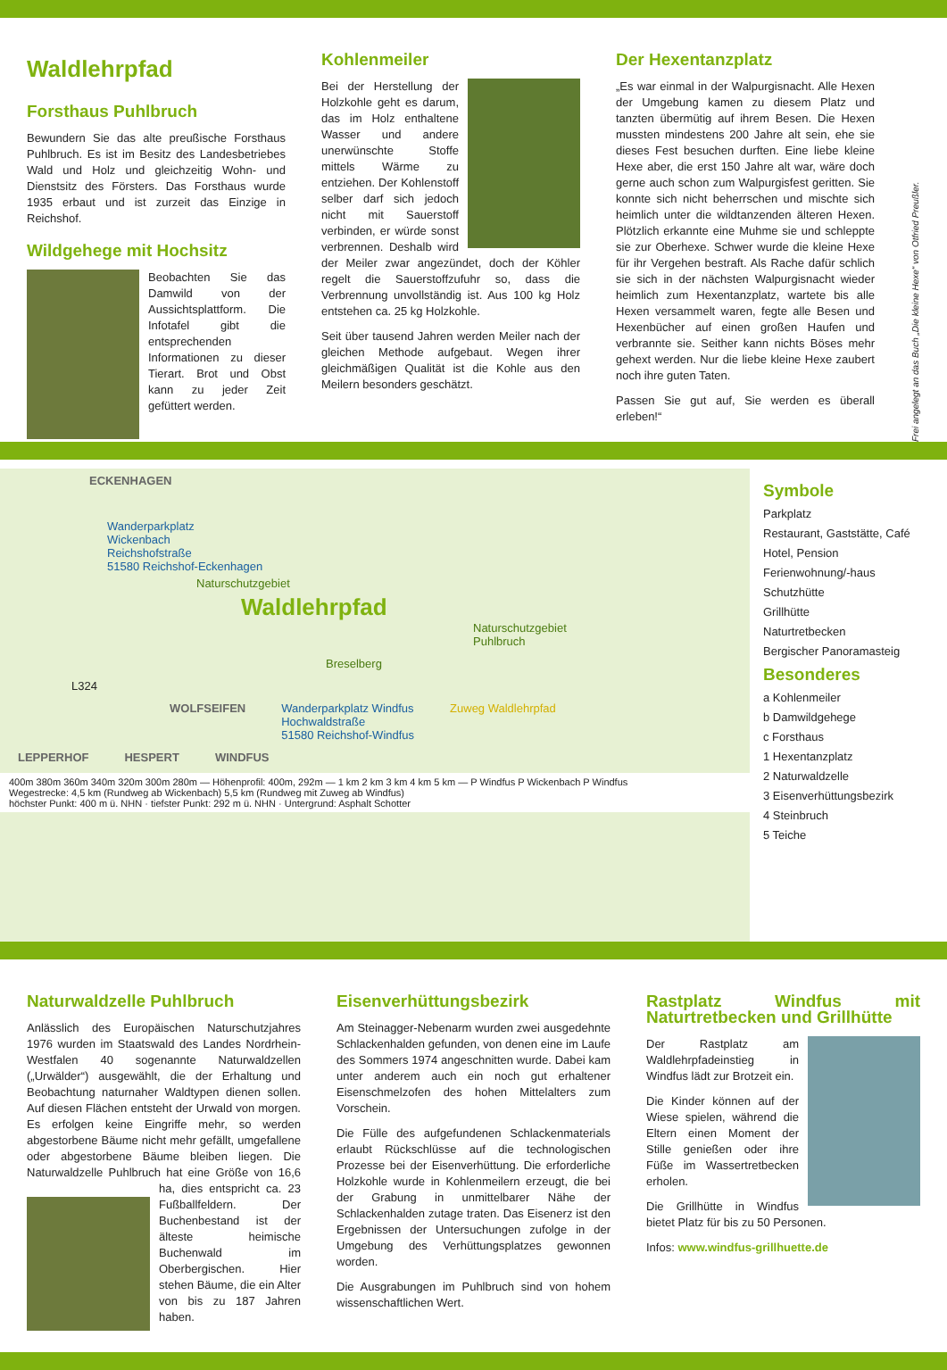Waldlehrpfad
Forsthaus Puhlbruch
Bewundern Sie das alte preußische Forsthaus Puhlbruch. Es ist im Besitz des Landesbetriebes Wald und Holz und gleichzeitig Wohn- und Dienstsitz des Försters. Das Forsthaus wurde 1935 erbaut und ist zurzeit das Einzige in Reichshof.
Wildgehege mit Hochsitz
Beobachten Sie das Damwild von der Aussichtsplattform. Die Infotafel gibt die entsprechenden Informationen zu dieser Tierart. Brot und Obst kann zu jeder Zeit gefüttert werden.
Kohlenmeiler
Bei der Herstellung der Holzkohle geht es darum, das im Holz enthaltene Wasser und andere unerwünschte Stoffe mittels Wärme zu entziehen. Der Kohlenstoff selber darf sich jedoch nicht mit Sauerstoff verbinden, er würde sonst verbrennen. Deshalb wird der Meiler zwar angezündet, doch der Köhler regelt die Sauerstoffzufuhr so, dass die Verbrennung unvollständig ist. Aus 100 kg Holz entstehen ca. 25 kg Holzkohle.
Seit über tausend Jahren werden Meiler nach der gleichen Methode aufgebaut. Wegen ihrer gleichmäßigen Qualität ist die Kohle aus den Meilern besonders geschätzt.
Der Hexentanzplatz
„Es war einmal in der Walpurgisnacht. Alle Hexen der Umgebung kamen zu diesem Platz und tanzten übermütig auf ihrem Besen. Die Hexen mussten mindestens 200 Jahre alt sein, ehe sie dieses Fest besuchen durften. Eine liebe kleine Hexe aber, die erst 150 Jahre alt war, wäre doch gerne auch schon zum Walpurgisfest geritten. Sie konnte sich nicht beherrschen und mischte sich heimlich unter die wildtanzenden älteren Hexen. Plötzlich erkannte eine Muhme sie und schleppte sie zur Oberhexe. Schwer wurde die kleine Hexe für ihr Vergehen bestraft. Als Rache dafür schlich sie sich in der nächsten Walpurgisnacht wieder heimlich zum Hexentanzplatz, wartete bis alle Hexen versammelt waren, fegte alle Besen und Hexenbücher auf einen großen Haufen und verbrannte sie. Seither kann nichts Böses mehr gehext werden. Nur die liebe kleine Hexe zaubert noch ihre guten Taten.
Passen Sie gut auf, Sie werden es überall erleben!“
Frei angelegt an das Buch „Die kleine Hexe“ von Otfried Preußler.
ECKENHAGEN
Wanderparkplatz
Wickenbach
Reichshofstraße
51580 Reichshof-Eckenhagen
Naturschutzgebiet
Waldlehrpfad
Naturschutzgebiet Puhlbruch
Breselberg
L324
WOLFSEIFEN Wanderparkplatz Windfus
Hochwaldstraße
51580 Reichshof-Windfus Zuweg Waldlehrpfad
LEPPERHOF HESPERT WINDFUS
400m 380m 360m 340m 320m 300m 280m — Höhenprofil: 400m, 292m — 1 km 2 km 3 km 4 km 5 km — P Windfus P Wickenbach P Windfus
Wegestrecke: 4,5 km (Rundweg ab Wickenbach) 5,5 km (Rundweg mit Zuweg ab Windfus)
höchster Punkt: 400 m ü. NHN · tiefster Punkt: 292 m ü. NHN · Untergrund: Asphalt Schotter
Symbole
Parkplatz
Restaurant, Gaststätte, Café
Hotel, Pension
Ferienwohnung/-haus
Schutzhütte
Grillhütte
Naturtretbecken
Bergischer Panoramasteig
Besonderes
a Kohlenmeiler
b Damwildgehege
c Forsthaus
1 Hexentanzplatz
2 Naturwaldzelle
3 Eisenverhüttungsbezirk
4 Steinbruch
5 Teiche
Naturwaldzelle Puhlbruch
Anlässlich des Europäischen Naturschutzjahres 1976 wurden im Staatswald des Landes Nordrhein-Westfalen 40 sogenannte Naturwaldzellen („Urwälder“) ausgewählt, die der Erhaltung und Beobachtung naturnaher Waldtypen dienen sollen. Auf diesen Flächen entsteht der Urwald von morgen. Es erfolgen keine Eingriffe mehr, so werden abgestorbene Bäume nicht mehr gefällt, umgefallene oder abgestorbene Bäume bleiben liegen. Die Naturwaldzelle Puhlbruch hat eine Größe von 16,6 ha, dies entspricht ca. 23 Fußballfeldern. Der Buchenbestand ist der älteste heimische Buchenwald im Oberbergischen. Hier stehen Bäume, die ein Alter von bis zu 187 Jahren haben.
Eisenverhüttungsbezirk
Am Steinagger-Nebenarm wurden zwei ausgedehnte Schlackenhalden gefunden, von denen eine im Laufe des Sommers 1974 angeschnitten wurde. Dabei kam unter anderem auch ein noch gut erhaltener Eisenschmelzofen des hohen Mittelalters zum Vorschein.
Die Fülle des aufgefundenen Schlackenmaterials erlaubt Rückschlüsse auf die technologischen Prozesse bei der Eisenverhüttung. Die erforderliche Holzkohle wurde in Kohlenmeilern erzeugt, die bei der Grabung in unmittelbarer Nähe der Schlackenhalden zutage traten. Das Eisenerz ist den Ergebnissen der Untersuchungen zufolge in der Umgebung des Verhüttungsplatzes gewonnen worden.
Die Ausgrabungen im Puhlbruch sind von hohem wissenschaftlichen Wert.
Rastplatz Windfus mit Naturtretbecken und Grillhütte
Der Rastplatz am Waldlehrpfadeinstieg in Windfus lädt zur Brotzeit ein.
Die Kinder können auf der Wiese spielen, während die Eltern einen Moment der Stille genießen oder ihre Füße im Wassertretbecken erholen.
Die Grillhütte in Windfus bietet Platz für bis zu 50 Personen.
Infos: www.windfus-grillhuette.de